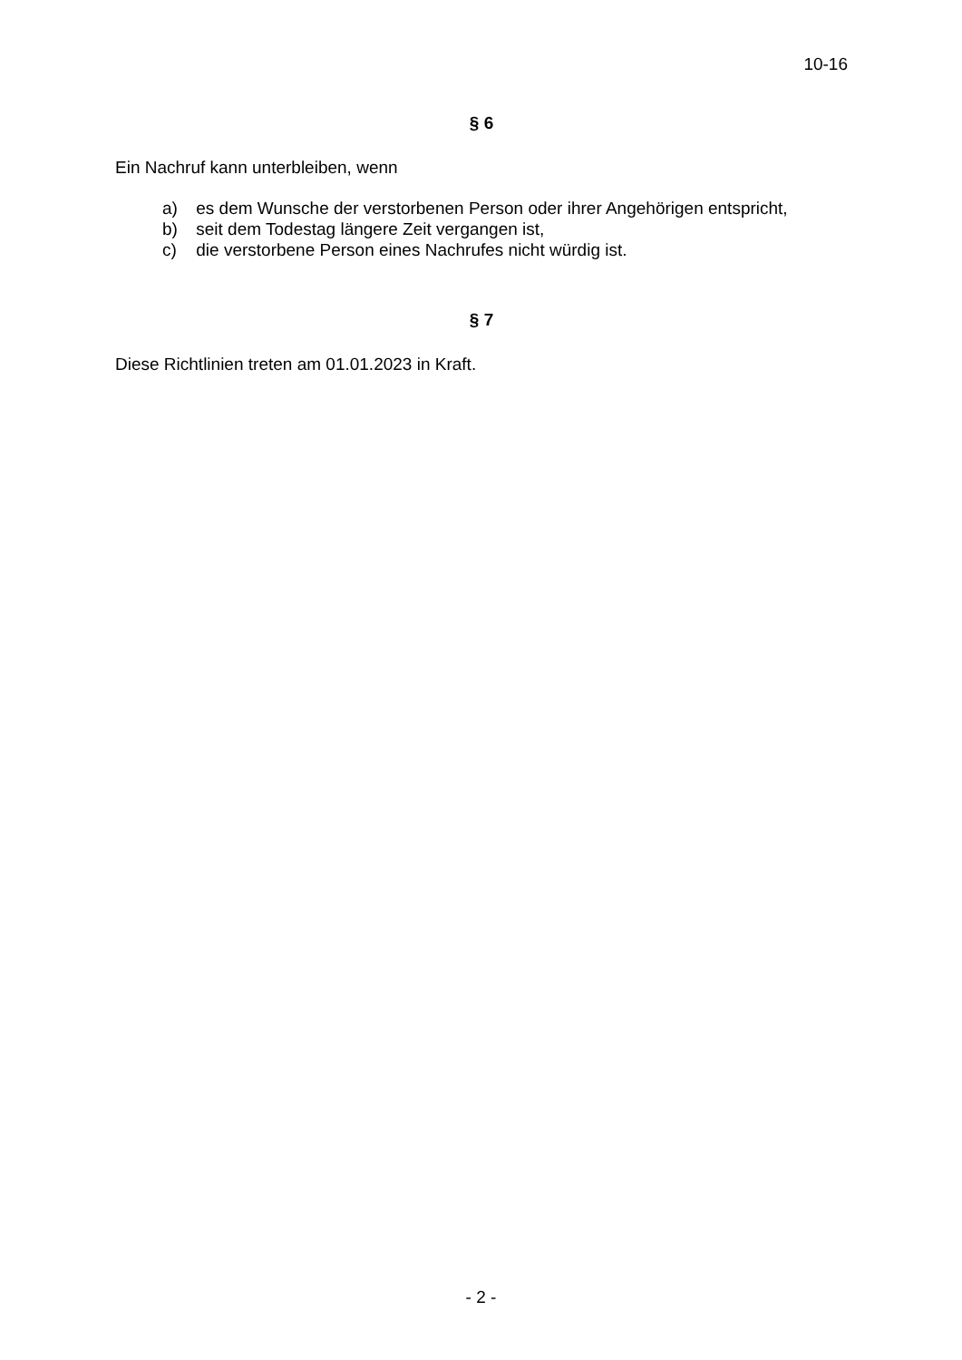10-16
§ 6
Ein Nachruf kann unterbleiben, wenn
a) es dem Wunsche der verstorbenen Person oder ihrer Angehörigen entspricht,
b) seit dem Todestag längere Zeit vergangen ist,
c) die verstorbene Person eines Nachrufes nicht würdig ist.
§ 7
Diese Richtlinien treten am 01.01.2023 in Kraft.
- 2 -